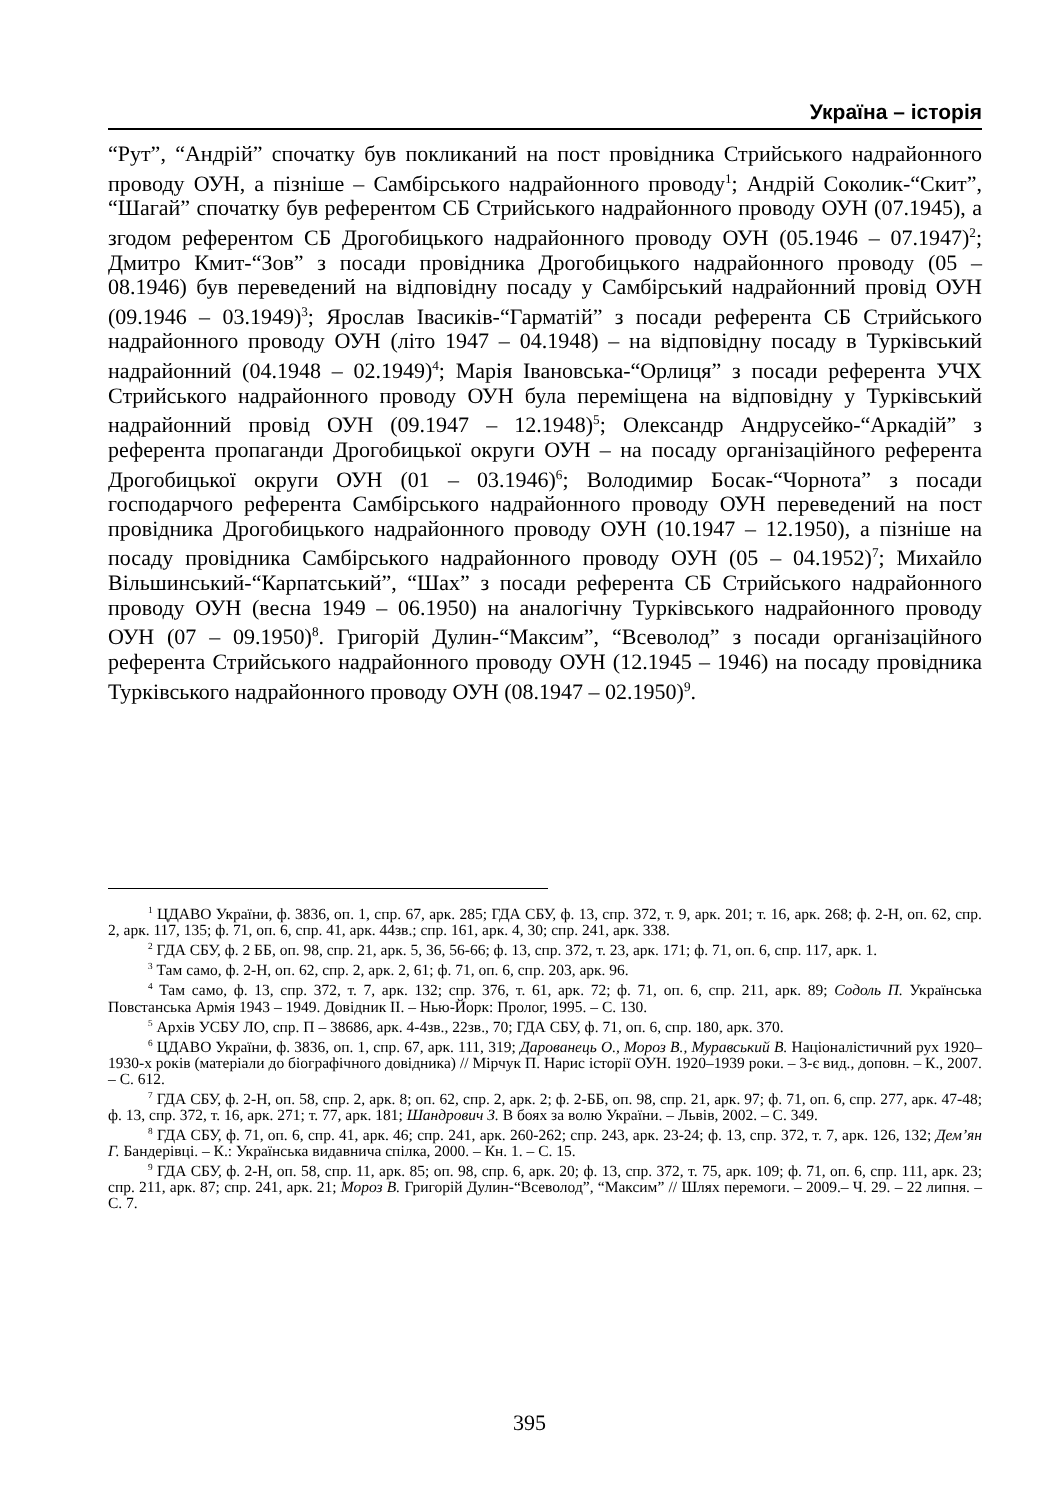Україна – історія
“Рут”, “Андрій” спочатку був покликаний на пост провідника Стрийського надрайонного проводу ОУН, а пізніше – Самбірського надрайонного проводу<sup>1</sup>; Андрій Соколик-“Скит”, “Шагай” спочатку був референтом СБ Стрийського надрайонного проводу ОУН (07.1945), а згодом референтом СБ Дрогобицького надрайонного проводу ОУН (05.1946 – 07.1947)<sup>2</sup>; Дмитро Кмит-“Зов” з посади провідника Дрогобицького надрайонного проводу (05 – 08.1946) був переведений на відповідну посаду у Самбірський надрайонний провід ОУН (09.1946 – 03.1949)<sup>3</sup>; Ярослав Івасиків-“Гарматій” з посади референта СБ Стрийського надрайонного проводу ОУН (літо 1947 – 04.1948) – на відповідну посаду в Турківський надрайонний (04.1948 – 02.1949)<sup>4</sup>; Марія Івановська-“Орлиця” з посади референта УЧХ Стрийського надрайонного проводу ОУН була переміщена на відповідну у Турківський надрайонний провід ОУН (09.1947 – 12.1948)<sup>5</sup>; Олександр Андрусейко-“Аркадій” з референта пропаганди Дрогобицької округи ОУН – на посаду організаційного референта Дрогобицької округи ОУН (01 – 03.1946)<sup>6</sup>; Володимир Босак-“Чорнота” з посади господарчого референта Самбірського надрайонного проводу ОУН переведений на пост провідника Дрогобицького надрайонного проводу ОУН (10.1947 – 12.1950), а пізніше на посаду провідника Самбірського надрайонного проводу ОУН (05 – 04.1952)<sup>7</sup>; Михайло Вільшинський-“Карпатський”, “Шах” з посади референта СБ Стрийського надрайонного проводу ОУН (весна 1949 – 06.1950) на аналогічну Турківського надрайонного проводу ОУН (07 – 09.1950)<sup>8</sup>. Григорій Дулин-“Максим”, “Всеволод” з посади організаційного референта Стрийського надрайонного проводу ОУН (12.1945 – 1946) на посаду провідника Турківського надрайонного проводу ОУН (08.1947 – 02.1950)<sup>9</sup>.
<sup>1</sup> ЦДАВО України, ф. 3836, оп. 1, спр. 67, арк. 285; ГДА СБУ, ф. 13, спр. 372, т. 9, арк. 201; т. 16, арк. 268; ф. 2-Н, оп. 62, спр. 2, арк. 117, 135; ф. 71, оп. 6, спр. 41, арк. 44зв.; спр. 161, арк. 4, 30; спр. 241, арк. 338.
<sup>2</sup> ГДА СБУ, ф. 2 ББ, оп. 98, спр. 21, арк. 5, 36, 56-66; ф. 13, спр. 372, т. 23, арк. 171; ф. 71, оп. 6, спр. 117, арк. 1.
<sup>3</sup> Там само, ф. 2-Н, оп. 62, спр. 2, арк. 2, 61; ф. 71, оп. 6, спр. 203, арк. 96.
<sup>4</sup> Там само, ф. 13, спр. 372, т. 7, арк. 132; спр. 376, т. 61, арк. 72; ф. 71, оп. 6, спр. 211, арк. 89; Содоль П. Українська Повстанська Армія 1943 – 1949. Довідник ІІ. – Нью-Йорк: Пролог, 1995. – С. 130.
<sup>5</sup> Архів УСБУ ЛО, спр. П – 38686, арк. 4-4зв., 22зв., 70; ГДА СБУ, ф. 71, оп. 6, спр. 180, арк. 370.
<sup>6</sup> ЦДАВО України, ф. 3836, оп. 1, спр. 67, арк. 111, 319; Дарованець О., Мороз В., Муравський В. Націоналістичний рух 1920–1930-х років (матеріали до біографічного довідника) // Мірчук П. Нарис історії ОУН. 1920–1939 роки. – 3-є вид., доповн. – К., 2007. – С. 612.
<sup>7</sup> ГДА СБУ, ф. 2-Н, оп. 58, спр. 2, арк. 8; оп. 62, спр. 2, арк. 2; ф. 2-ББ, оп. 98, спр. 21, арк. 97; ф. 71, оп. 6, спр. 277, арк. 47-48; ф. 13, спр. 372, т. 16, арк. 271; т. 77, арк. 181; Шандрович З. В боях за волю України. – Львів, 2002. – С. 349.
<sup>8</sup> ГДА СБУ, ф. 71, оп. 6, спр. 41, арк. 46; спр. 241, арк. 260-262; спр. 243, арк. 23-24; ф. 13, спр. 372, т. 7, арк. 126, 132; Дем’ян Г. Бандерівці. – К.: Українська видавнича спілка, 2000. – Кн. 1. – С. 15.
<sup>9</sup> ГДА СБУ, ф. 2-Н, оп. 58, спр. 11, арк. 85; оп. 98, спр. 6, арк. 20; ф. 13, спр. 372, т. 75, арк. 109; ф. 71, оп. 6, спр. 111, арк. 23; спр. 211, арк. 87; спр. 241, арк. 21; Мороз В. Григорій Дулин-“Всеволод”, “Максим” // Шлях перемоги. – 2009.– Ч. 29. – 22 липня. – С. 7.
395